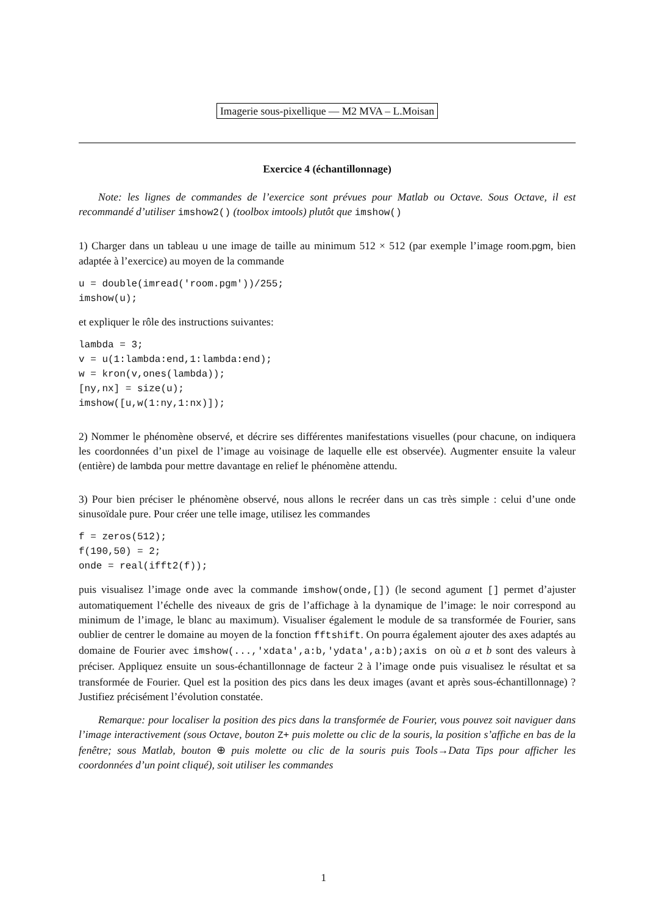Imagerie sous-pixellique — M2 MVA – L.Moisan
Exercice 4 (échantillonnage)
Note: les lignes de commandes de l’exercice sont prévues pour Matlab ou Octave. Sous Octave, il est recommandé d’utiliser imshow2() (toolbox imtools) plutôt que imshow()
1) Charger dans un tableau u une image de taille au minimum 512 × 512 (par exemple l’image room.pgm, bien adaptée à l’exercice) au moyen de la commande
u = double(imread('room.pgm'))/255;
imshow(u);
et expliquer le rôle des instructions suivantes:
lambda = 3;
v = u(1:lambda:end,1:lambda:end);
w = kron(v,ones(lambda));
[ny,nx] = size(u);
imshow([u,w(1:ny,1:nx)]);
2) Nommer le phénomène observé, et décrire ses différentes manifestations visuelles (pour chacune, on indiquera les coordonnées d’un pixel de l’image au voisinage de laquelle elle est observée). Augmenter ensuite la valeur (entière) de lambda pour mettre davantage en relief le phénomène attendu.
3) Pour bien préciser le phénomène observé, nous allons le recréer dans un cas très simple : celui d’une onde sinusoïdale pure. Pour créer une telle image, utilisez les commandes
f = zeros(512);
f(190,50) = 2;
onde = real(ifft2(f));
puis visualisez l’image onde avec la commande imshow(onde,[]) (le second agument [] permet d’ajuster automatiquement l’échelle des niveaux de gris de l’affichage à la dynamique de l’image: le noir correspond au minimum de l’image, le blanc au maximum). Visualiser également le module de sa transformée de Fourier, sans oublier de centrer le domaine au moyen de la fonction fftshift. On pourra également ajouter des axes adaptés au domaine de Fourier avec imshow(...,'xdata',a:b,'ydata',a:b);axis on où a et b sont des valeurs à préciser. Appliquez ensuite un sous-échantillonnage de facteur 2 à l’image onde puis visualisez le résultat et sa transformée de Fourier. Quel est la position des pics dans les deux images (avant et après sous-échantillonnage) ? Justifiez précisément l’évolution constatée.
Remarque: pour localiser la position des pics dans la transformée de Fourier, vous pouvez soit naviguer dans l’image interactivement (sous Octave, bouton Z+ puis molette ou clic de la souris, la position s’affiche en bas de la fenêtre; sous Matlab, bouton ⊕ puis molette ou clic de la souris puis Tools→Data Tips pour afficher les coordonnées d’un point cliqué), soit utiliser les commandes
1